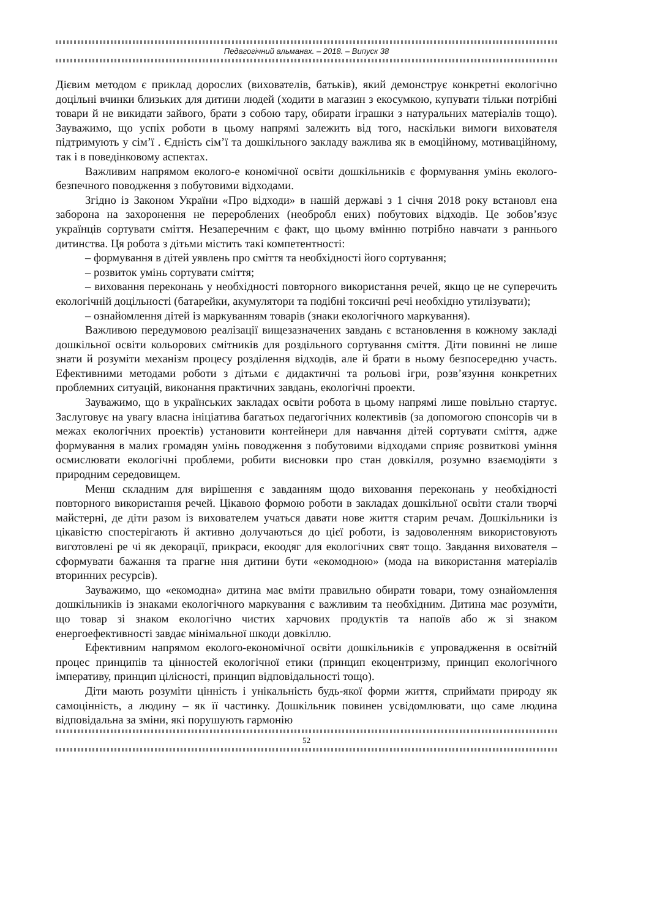Педагогічний альманах. – 2018. – Випуск 38
Дієвим методом є приклад дорослих (вихователів, батьків), який демонструє конкретні екологічно доцільні вчинки близьких для дитини людей (ходити в магазин з екосумкою, купувати тільки потрібні товари й не викидати зайвого, брати з собою тару, обирати іграшки з натуральних матеріалів тощо). Зауважимо, що успіх роботи в цьому напрямі залежить від того, наскільки вимоги вихователя підтримують у сім’ї . Єдність сім’ї та дошкільного закладу важлива як в емоційному, мотиваційному, так і в поведінковому аспектах.
Важливим напрямом еколого-е кономічної освіти дошкільників є формування умінь еколого-безпечного поводження з побутовими відходами.
Згідно із Законом України «Про відходи» в нашій державі з 1 січня 2018 року встановл ена заборона на захоронення не перероблених (необробл ених) побутових відходів. Це зобов’язує українців сортувати сміття. Незаперечним є факт, що цьому вмінню потрібно навчати з раннього дитинства. Ця робота з дітьми містить такі компетентності:
– формування в дітей уявлень про сміття та необхідності його сортування;
– розвиток умінь сортувати сміття;
– виховання переконань у необхідності повторного використання речей, якщо це не суперечить екологічній доцільності (батарейки, акумулятори та подібні токсичні речі необхідно утилізувати);
– ознайомлення дітей із маркуванням товарів (знаки екологічного маркування).
Важливою передумовою реалізації вищезазначених завдань є встановлення в кожному закладі дошкільної освіти кольорових смітників для роздільного сортування сміття. Діти повинні не лише знати й розуміти механізм процесу розділення відходів, але й брати в ньому безпосередню участь. Ефективними методами роботи з дітьми є дидактичні та рольові ігри, розв’язуння конкретних проблемних ситуацій, виконання практичних завдань, екологічні проекти.
Зауважимо, що в українських закладах освіти робота в цьому напрямі лише повільно стартує. Заслуговує на увагу власна ініціатива багатьох педагогічних колективів (за допомогою спонсорів чи в межах екологічних проектів) установити контейнери для навчання дітей сортувати сміття, адже формування в малих громадян умінь поводження з побутовими відходами сприяє розвиткові уміння осмислювати екологічні проблеми, робити висновки про стан довкілля, розумно взаємодіяти з природним середовищем.
Менш складним для вирішення є завданням щодо виховання переконань у необхідності повторного використання речей. Цікавою формою роботи в закладах дошкільної освіти стали творчі майстерні, де діти разом із вихователем учаться давати нове життя старим речам. Дошкільники із цікавістю спостерігають й активно долучаються до цієї роботи, із задоволенням використовують виготовлені ре чі як декорації, прикраси, екоодяг для екологічних свят тощо. Завдання вихователя – сформувати бажання та прагне ння дитини бути «екомодною» (мода на використання матеріалів вторинних ресурсів).
Зауважимо, що «екомодна» дитина має вміти правильно обирати товари, тому ознайомлення дошкільників із знаками екологічного маркування є важливим та необхідним. Дитина має розуміти, що товар зі знаком екологічно чистих харчових продуктів та напоїв або ж зі знаком енергоефективності завдає мінімальної шкоди довкіллю.
Ефективним напрямом еколого-економічної освіти дошкільників є упровадження в освітній процес принципів та цінностей екологічної етики (принцип екоцентризму, принцип екологічного імперативу, принцип цілісності, принцип відповідальності тощо).
Діти мають розуміти цінність і унікальність будь-якої форми життя, сприймати природу як самоцінність, а людину – як її частинку. Дошкільник повинен усвідомлювати, що саме людина відповідальна за зміни, які порушують гармонію
52